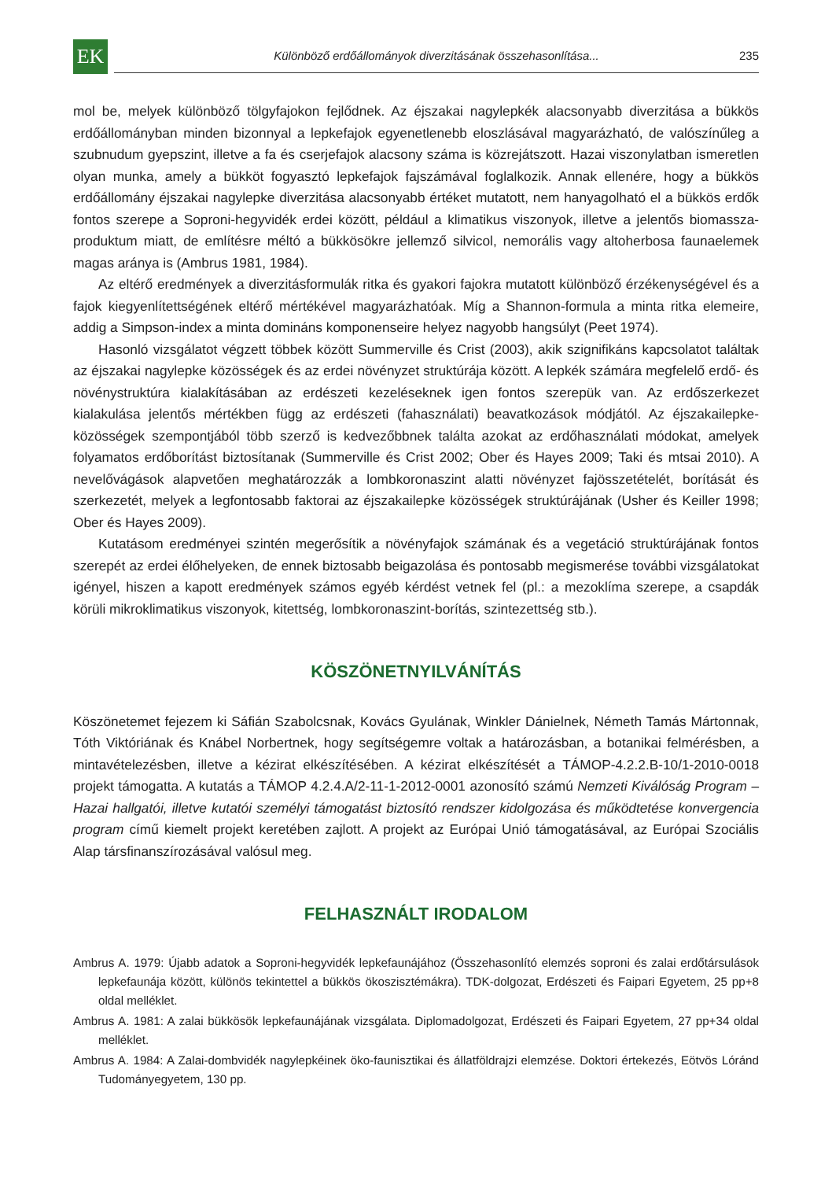EK
Különböző erdőállományok diverzitásának összehasonlítása...
235
mol be, melyek különböző tölgyfajokon fejlődnek. Az éjszakai nagylepkék alacsonyabb diverzitása a bükkös erdőállományban minden bizonnyal a lepkefajok egyenetlenebb eloszlásával magyarázható, de valószínűleg a szubnudum gyepszint, illetve a fa és cserjefajok alacsony száma is közrejátszott. Hazai viszonylatban ismeretlen olyan munka, amely a bükköt fogyasztó lepkefajok fajszámával foglalkozik. Annak ellenére, hogy a bükkös erdőállomány éjszakai nagylepke diverzitása alacsonyabb értéket mutatott, nem hanyagolható el a bükkös erdők fontos szerepe a Soproni-hegyvidék erdei között, például a klimatikus viszonyok, illetve a jelentős biomassza-produktum miatt, de említésre méltó a bükkösökre jellemző silvicol, nemorális vagy altoherbosa faunaelemek magas aránya is (Ambrus 1981, 1984).
Az eltérő eredmények a diverzitásformulák ritka és gyakori fajokra mutatott különböző érzékenységével és a fajok kiegyenlítettségének eltérő mértékével magyarázhatóak. Míg a Shannon-formula a minta ritka elemeire, addig a Simpson-index a minta domináns komponenseire helyez nagyobb hangsúlyt (Peet 1974).
Hasonló vizsgálatot végzett többek között Summerville és Crist (2003), akik szignifikáns kapcsolatot találtak az éjszakai nagylepke közösségek és az erdei növényzet struktúrája között. A lepkék számára megfelelő erdő- és növénystruktúra kialakításában az erdészeti kezeléseknek igen fontos szerepük van. Az erdőszerkezet kialakulása jelentős mértékben függ az erdészeti (fahasználati) beavatkozások módjától. Az éjszakailepke-közösségek szempontjából több szerző is kedvezőbbnek találta azokat az erdőhasználati módokat, amelyek folyamatos erdőborítást biztosítanak (Summerville és Crist 2002; Ober és Hayes 2009; Taki és mtsai 2010). A nevelővágások alapvetően meghatározzák a lombkoronaszint alatti növényzet fajösszetételét, borítását és szerkezetét, melyek a legfontosabb faktorai az éjszakailepke közösségek struktúrájának (Usher és Keiller 1998; Ober és Hayes 2009).
Kutatásom eredményei szintén megerősítik a növényfajok számának és a vegetáció struktúrájának fontos szerepét az erdei élőhelyeken, de ennek biztosabb beigazolása és pontosabb megismerése további vizsgálatokat igényel, hiszen a kapott eredmények számos egyéb kérdést vetnek fel (pl.: a mezoklíma szerepe, a csapdák körüli mikroklimatikus viszonyok, kitettség, lombkoronaszint-borítás, szintezettség stb.).
KÖSZÖNETNYILVÁNÍTÁS
Köszönetemet fejezem ki Sáfián Szabolcsnak, Kovács Gyulának, Winkler Dánielnek, Németh Tamás Mártonnak, Tóth Viktóriának és Knábel Norbertnek, hogy segítségemre voltak a határozásban, a botanikai felmérésben, a mintavételezésben, illetve a kézirat elkészítésében. A kézirat elkészítését a TÁMOP-4.2.2.B-10/1-2010-0018 projekt támogatta. A kutatás a TÁMOP 4.2.4.A/2-11-1-2012-0001 azonosító számú Nemzeti Kiválóság Program – Hazai hallgatói, illetve kutatói személyi támogatást biztosító rendszer kidolgozása és működtetése konvergencia program című kiemelt projekt keretében zajlott. A projekt az Európai Unió támogatásával, az Európai Szociális Alap társfinanszírozásával valósul meg.
FELHASZNÁLT IRODALOM
Ambrus A. 1979: Újabb adatok a Soproni-hegyvidék lepkefaunájához (Összehasonlító elemzés soproni és zalai erdőtársulások lepkefaunája között, különös tekintettel a bükkös ökoszisztémákra). TDK-dolgozat, Erdészeti és Faipari Egyetem, 25 pp+8 oldal melléklet.
Ambrus A. 1981: A zalai bükkösök lepkefaunájának vizsgálata. Diplomadolgozat, Erdészeti és Faipari Egyetem, 27 pp+34 oldal melléklet.
Ambrus A. 1984: A Zalai-dombvidék nagylepkéinek öko-faunisztikai és állatföldrajzi elemzése. Doktori értekezés, Eötvös Lóránd Tudományegyetem, 130 pp.